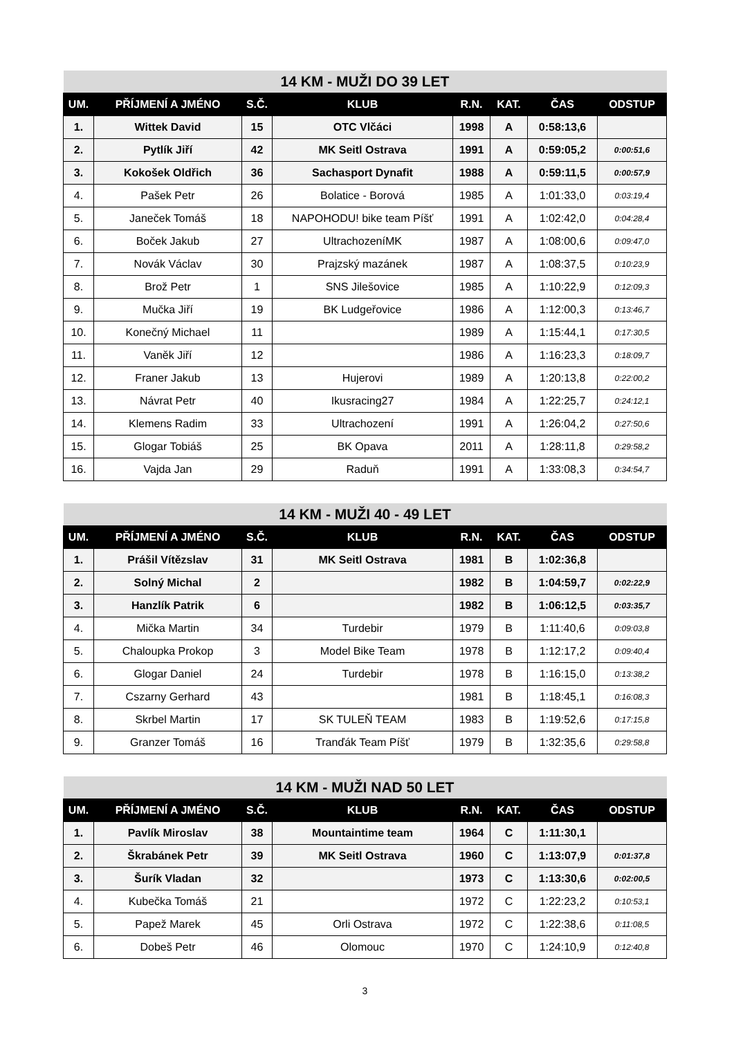| 14 KM - MUŽI DO 39 LET | | | | | | | |
| --- | --- | --- | --- | --- | --- | --- | --- |
| UM. | PŘÍJMENÍ A JMÉNO | S.Č. | KLUB | R.N. | KAT. | ČAS | ODSTUP |
| 1. | Wittek David | 15 | OTC Vlčáci | 1998 | A | 0:58:13,6 | |
| 2. | Pytlík Jiří | 42 | MK Seitl Ostrava | 1991 | A | 0:59:05,2 | 0:00:51,6 |
| 3. | Kokošek Oldřich | 36 | Sachasport Dynafit | 1988 | A | 0:59:11,5 | 0:00:57,9 |
| 4. | Pašek Petr | 26 | Bolatice - Borová | 1985 | A | 1:01:33,0 | 0:03:19,4 |
| 5. | Janeček Tomáš | 18 | NAPOHODU! bike team Píšť | 1991 | A | 1:02:42,0 | 0:04:28,4 |
| 6. | Boček Jakub | 27 | UltrachozeníMK | 1987 | A | 1:08:00,6 | 0:09:47,0 |
| 7. | Novák Václav | 30 | Prajzský mazánek | 1987 | A | 1:08:37,5 | 0:10:23,9 |
| 8. | Brož Petr | 1 | SNS Jilešovice | 1985 | A | 1:10:22,9 | 0:12:09,3 |
| 9. | Mučka Jiří | 19 | BK Ludgeřovice | 1986 | A | 1:12:00,3 | 0:13:46,7 |
| 10. | Konečný Michael | 11 | | 1989 | A | 1:15:44,1 | 0:17:30,5 |
| 11. | Vaněk Jiří | 12 | | 1986 | A | 1:16:23,3 | 0:18:09,7 |
| 12. | Franer Jakub | 13 | Hujerovi | 1989 | A | 1:20:13,8 | 0:22:00,2 |
| 13. | Návrat Petr | 40 | Ikusracing27 | 1984 | A | 1:22:25,7 | 0:24:12,1 |
| 14. | Klemens Radim | 33 | Ultrachození | 1991 | A | 1:26:04,2 | 0:27:50,6 |
| 15. | Glogar Tobiáš | 25 | BK Opava | 2011 | A | 1:28:11,8 | 0:29:58,2 |
| 16. | Vajda Jan | 29 | Raduň | 1991 | A | 1:33:08,3 | 0:34:54,7 |
| 14 KM - MUŽI 40 - 49 LET | | | | | | | |
| --- | --- | --- | --- | --- | --- | --- | --- |
| UM. | PŘÍJMENÍ A JMÉNO | S.Č. | KLUB | R.N. | KAT. | ČAS | ODSTUP |
| 1. | Prášil Vítězslav | 31 | MK Seitl Ostrava | 1981 | B | 1:02:36,8 | |
| 2. | Solný Michal | 2 | | 1982 | B | 1:04:59,7 | 0:02:22,9 |
| 3. | Hanzlík Patrik | 6 | | 1982 | B | 1:06:12,5 | 0:03:35,7 |
| 4. | Mička Martin | 34 | Turdebir | 1979 | B | 1:11:40,6 | 0:09:03,8 |
| 5. | Chaloupka Prokop | 3 | Model Bike Team | 1978 | B | 1:12:17,2 | 0:09:40,4 |
| 6. | Glogar Daniel | 24 | Turdebir | 1978 | B | 1:16:15,0 | 0:13:38,2 |
| 7. | Cszarny Gerhard | 43 | | 1981 | B | 1:18:45,1 | 0:16:08,3 |
| 8. | Skrbel Martin | 17 | SK TULEŇ TEAM | 1983 | B | 1:19:52,6 | 0:17:15,8 |
| 9. | Granzer Tomáš | 16 | Tranďák Team Píšť | 1979 | B | 1:32:35,6 | 0:29:58,8 |
| 14 KM - MUŽI NAD 50 LET | | | | | | | |
| --- | --- | --- | --- | --- | --- | --- | --- |
| UM. | PŘÍJMENÍ A JMÉNO | S.Č. | KLUB | R.N. | KAT. | ČAS | ODSTUP |
| 1. | Pavlík Miroslav | 38 | Mountaintime team | 1964 | C | 1:11:30,1 | |
| 2. | Škrabánek Petr | 39 | MK Seitl Ostrava | 1960 | C | 1:13:07,9 | 0:01:37,8 |
| 3. | Šurík Vladan | 32 | | 1973 | C | 1:13:30,6 | 0:02:00,5 |
| 4. | Kubečka Tomáš | 21 | | 1972 | C | 1:22:23,2 | 0:10:53,1 |
| 5. | Papež Marek | 45 | Orli Ostrava | 1972 | C | 1:22:38,6 | 0:11:08,5 |
| 6. | Dobeš Petr | 46 | Olomouc | 1970 | C | 1:24:10,9 | 0:12:40,8 |
3